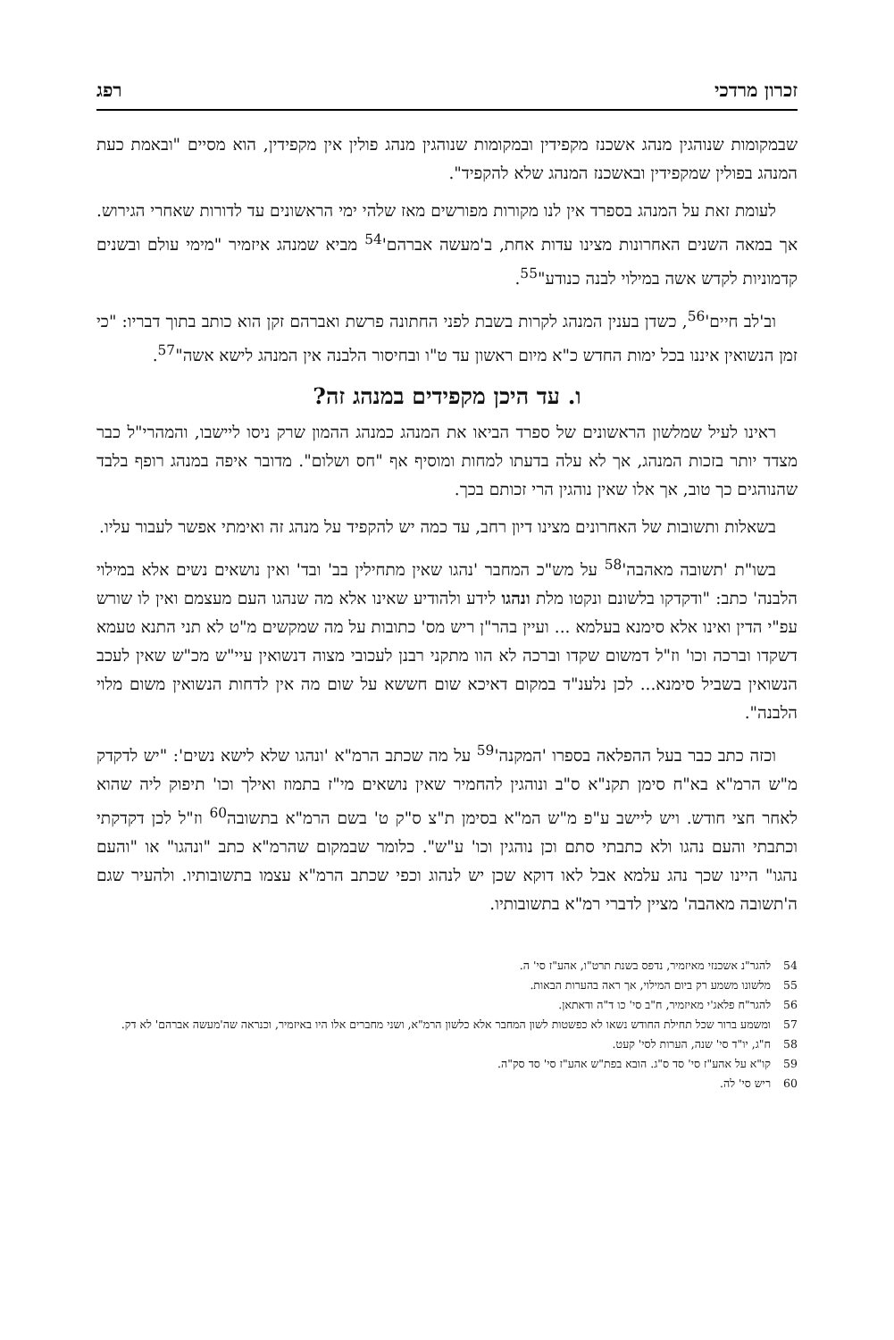זכרון מרדכי רפג
שבמקומות שנוהגין מנהג אשכנז מקפידין ובמקומות שנוהגין מנהג פולין אין מקפידין, הוא מסיים "ובאמת כעת המנהג בפולין שמקפידין ובאשכנז המנהג שלא להקפיד".
לעומת זאת על המנהג בספרד אין לנו מקורות מפורשים מאז שלהי ימי הראשונים עד לדורות שאחרי הגירוש. אך במאה השנים האחרונות מצינו עדות אחת, ב'מעשה אברהם'<sup>54</sup> מביא שמנהג איזמיר "מימי עולם ובשנים קדמוניות לקדש אשה במילוי לבנה כנודע"<sup>55</sup>.
וב'לב חיים'<sup>56</sup>, כשדן בענין המנהג לקרות בשבת לפני החתונה פרשת ואברהם זקן הוא כותב בתוך דבריו: "כי זמן הנשואין איננו בכל ימות החדש כ"א מיום ראשון עד ט"ו ובחיסור הלבנה אין המנהג לישא אשה"<sup>57</sup>.
ו. עד היכן מקפידים במנהג זה?
ראינו לעיל שמלשון הראשונים של ספרד הביאו את המנהג כמנהג ההמון שרק ניסו ליישבו, והמהרי"ל כבר מצדד יותר בזכות המנהג, אך לא עלה בדעתו למחות ומוסיף אף "חס ושלום". מדובר איפה במנהג רופף בלבד שהנוהגים כך טוב, אך אלו שאין נוהגין הרי זכותם בכך.
בשאלות ותשובות של האחרונים מצינו דיון רחב, עד כמה יש להקפיד על מנהג זה ואימתי אפשר לעבור עליו.
בשו"ת 'תשובה מאהבה'<sup>58</sup> על מש"כ המחבר 'נהגו שאין מתחילין בב' ובד' ואין נושאים נשים אלא במילוי הלבנה' כתב: "ודקדקו בלשונם ונקטו מלת ונהגו לידע ולהודיע שאינו אלא מה שנהגו העם מעצמם ואין לו שורש עפ"י הדין ואינו אלא סימנא בעלמא ... ועיין בהר"ן ריש מס' כתובות על מה שמקשים מ"ט לא תני התנא טעמא דשקדו וברכה וכו' וז"ל דמשום שקדו וברכה לא הוו מתקני רבנן לעכובי מצוה דנשואין עיי"ש מכ"ש שאין לעכב הנשואין בשביל סימנא... לכן נלענ"ד במקום דאיכא שום חששא על שום מה אין לדחות הנשואין משום מלוי הלבנה".
וכזה כתב כבר בעל ההפלאה בספרו 'המקנה'<sup>59</sup> על מה שכתב הרמ"א 'ונהגו שלא לישא נשים': "יש לדקדק מ"ש הרמ"א בא"ח סימן תקנ"א ס"ב ונוהגין להחמיר שאין נושאים מי"ז בתמוז ואילך וכו' תיפוק ליה שהוא לאחר חצי חודש. ויש ליישב ע"פ מ"ש המ"א בסימן ת"צ ס"ק ט' בשם הרמ"א בתשובה<sup>60</sup> וז"ל לכן דקדקתי וכתבתי והעם נהגו ולא כתבתי סתם וכן נוהגין וכו' ע"ש". כלומר שבמקום שהרמ"א כתב "ונהגו" או "והעם נהגו" היינו שכך נהג עלמא אבל לאו דוקא שכן יש לנהוג וכפי שכתב הרמ"א עצמו בתשובותיו. ולהעיר שגם ה'תשובה מאהבה' מציין לדברי רמ"א בתשובותיו.
54 להגר"נ אשכנזי מאיזמיר, נדפס בשנת תרט"ו, אהע"ז סי' ה.
55 מלשונו משמע רק ביום המילוי, אך ראה בהערות הבאות.
56 להגר"ח פלאג'י מאיזמיר, ח"ב סי' כו ד"ה ודאתאן.
57 ומשמע ברור שכל תחילת החודש נשאו לא כפשטות לשון המחבר אלא כלשון הרמ"א, ושני מחברים אלו היו באיזמיר, וכנראה שה'מעשה אברהם' לא דק.
58 ח"ג, יו"ד סי' שנה, הערות לסי' קעט.
59 קו"א על אהע"ז סי' סד ס"ג. הובא בפת"ש אהע"ז סי' סד סק"ה.
60 ריש סי' לה.